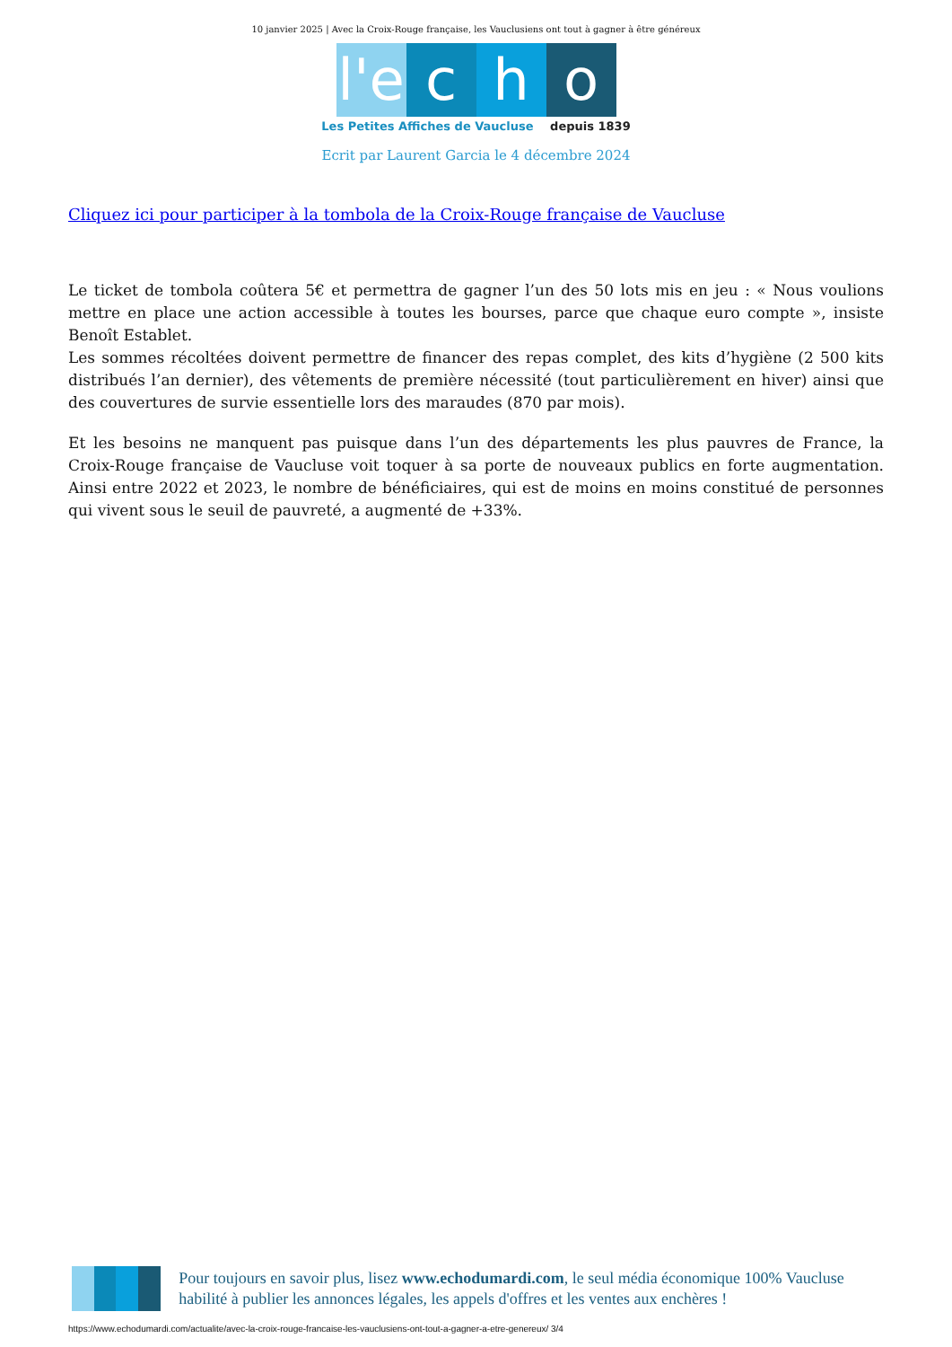10 janvier 2025 | Avec la Croix-Rouge française, les Vauclusiens ont tout à gagner à être généreux
l'e
c h o
Les Petites Affiches de Vaucluse depuis 1839
Ecrit par Laurent Garcia le 4 décembre 2024
Cliquez ici pour participer à la tombola de la Croix-Rouge française de Vaucluse
Le ticket de tombola coûtera 5€ et permettra de gagner l’un des 50 lots mis en jeu : « Nous voulions mettre en place une action accessible à toutes les bourses, parce que chaque euro compte », insiste Benoît Establet.
Les sommes récoltées doivent permettre de financer des repas complet, des kits d’hygiène (2 500 kits distribués l’an dernier), des vêtements de première nécessité (tout particulièrement en hiver) ainsi que des couvertures de survie essentielle lors des maraudes (870 par mois).
Et les besoins ne manquent pas puisque dans l’un des départements les plus pauvres de France, la Croix-Rouge française de Vaucluse voit toquer à sa porte de nouveaux publics en forte augmentation. Ainsi entre 2022 et 2023, le nombre de bénéficiaires, qui est de moins en moins constitué de personnes qui vivent sous le seuil de pauvreté, a augmenté de +33%.
Pour toujours en savoir plus, lisez www.echodumardi.com, le seul média économique 100% Vaucluse habilité à publier les annonces légales, les appels d'offres et les ventes aux enchères !
https://www.echodumardi.com/actualite/avec-la-croix-rouge-francaise-les-vauclusiens-ont-tout-a-gagner-a-etre-genereux/ 3/4